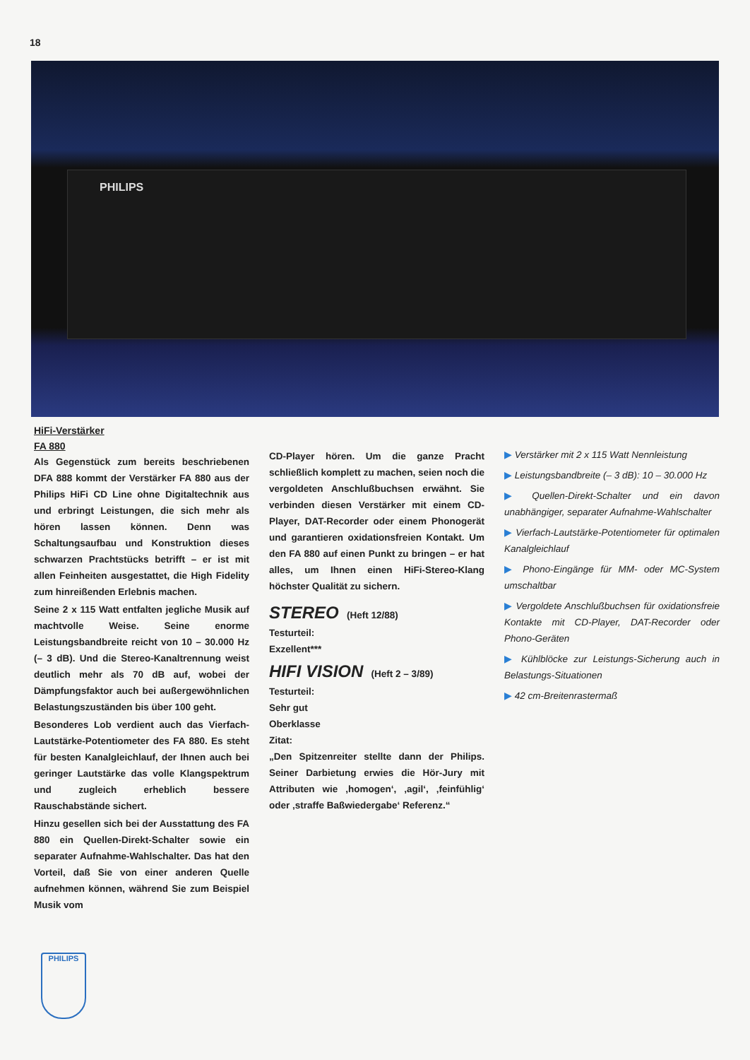18
PHILIPS
HiFi-Verstärker
FA 880
Als Gegenstück zum bereits beschriebenen DFA 888 kommt der Verstärker FA 880 aus der Philips HiFi CD Line ohne Digitaltechnik aus und erbringt Leistungen, die sich mehr als hören lassen können. Denn was Schaltungsaufbau und Konstruktion dieses schwarzen Prachtstücks betrifft – er ist mit allen Feinheiten ausgestattet, die High Fidelity zum hinreißenden Erlebnis machen.
Seine 2 x 115 Watt entfalten jegliche Musik auf machtvolle Weise. Seine enorme Leistungsbandbreite reicht von 10 – 30.000 Hz (– 3 dB). Und die Stereo-Kanaltrennung weist deutlich mehr als 70 dB auf, wobei der Dämpfungsfaktor auch bei außergewöhnlichen Belastungszuständen bis über 100 geht.
Besonderes Lob verdient auch das Vierfach-Lautstärke-Potentiometer des FA 880. Es steht für besten Kanalgleichlauf, der Ihnen auch bei geringer Lautstärke das volle Klangspektrum und zugleich erheblich bessere Rauschabstände sichert.
Hinzu gesellen sich bei der Ausstattung des FA 880 ein Quellen-Direkt-Schalter sowie ein separater Aufnahme-Wahlschalter. Das hat den Vorteil, daß Sie von einer anderen Quelle aufnehmen können, während Sie zum Beispiel Musik vom
CD-Player hören. Um die ganze Pracht schließlich komplett zu machen, seien noch die vergoldeten Anschlußbuchsen erwähnt. Sie verbinden diesen Verstärker mit einem CD-Player, DAT-Recorder oder einem Phonogerät und garantieren oxidationsfreien Kontakt. Um den FA 880 auf einen Punkt zu bringen – er hat alles, um Ihnen einen HiFi-Stereo-Klang höchster Qualität zu sichern.
STEREO (Heft 12/88)
Testurteil:
Exzellent***
HIFI VISION (Heft 2 – 3/89)
Testurteil:
Sehr gut
Oberklasse
Zitat:
„Den Spitzenreiter stellte dann der Philips. Seiner Darbietung erwies die Hör-Jury mit Attributen wie ‚homogen‘, ‚agil‘, ‚feinfühlig‘ oder ‚straffe Baßwiedergabe‘ Referenz.“
▶ Verstärker mit 2 x 115 Watt Nennleistung
▶ Leistungsbandbreite (– 3 dB): 10 – 30.000 Hz
▶ Quellen-Direkt-Schalter und ein davon unabhängiger, separater Aufnahme-Wahlschalter
▶ Vierfach-Lautstärke-Potentiometer für optimalen Kanalgleichlauf
▶ Phono-Eingänge für MM- oder MC-System umschaltbar
▶ Vergoldete Anschlußbuchsen für oxidationsfreie Kontakte mit CD-Player, DAT-Recorder oder Phono-Geräten
▶ Kühlblöcke zur Leistungs-Sicherung auch in Belastungs-Situationen
▶ 42 cm-Breitenrastermaß
PHILIPS